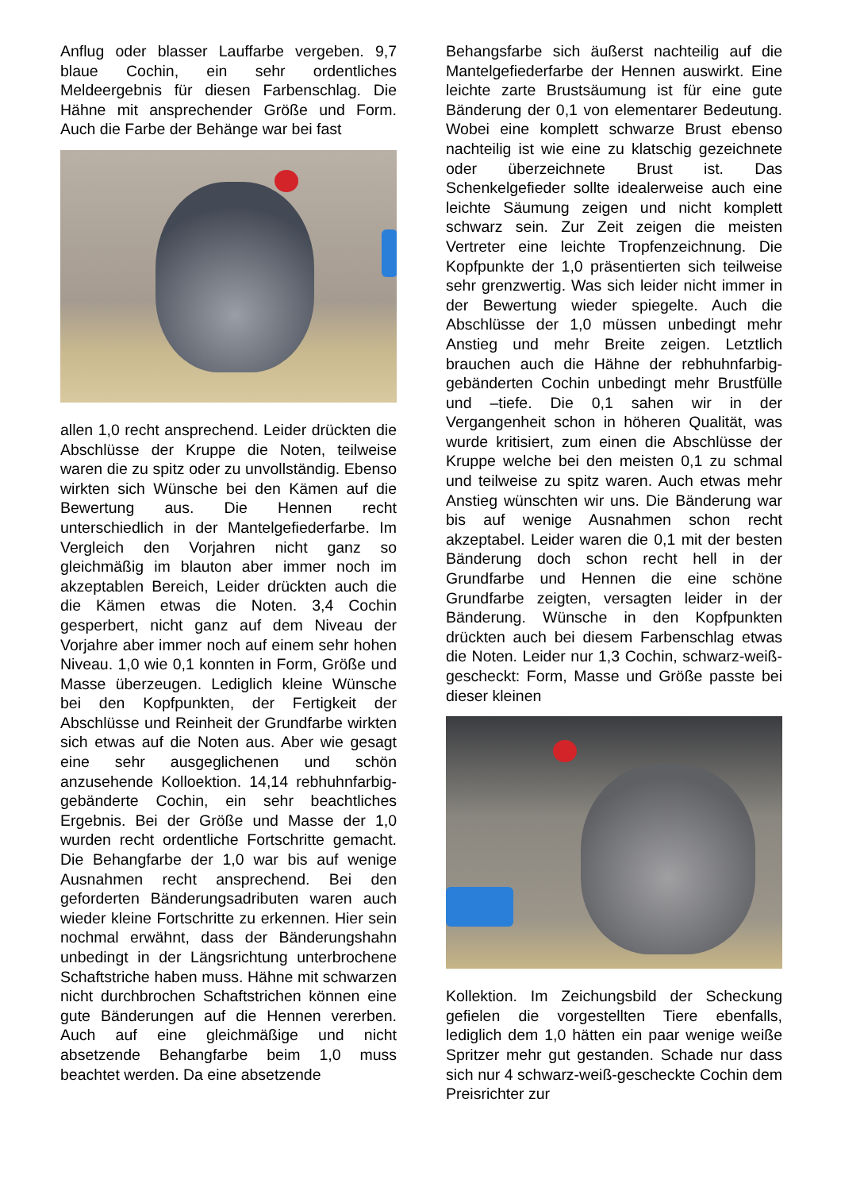Anflug oder blasser Lauffarbe vergeben. 9,7 blaue Cochin, ein sehr ordentliches Meldeergebnis für diesen Farbenschlag. Die Hähne mit ansprechender Größe und Form. Auch die Farbe der Behänge war bei fast
allen 1,0 recht ansprechend. Leider drückten die Abschlüsse der Kruppe die Noten, teilweise waren die zu spitz oder zu unvollständig. Ebenso wirkten sich Wünsche bei den Kämen auf die Bewertung aus. Die Hennen recht unterschiedlich in der Mantelgefiederfarbe. Im Vergleich den Vorjahren nicht ganz so gleichmäßig im blauton aber immer noch im akzeptablen Bereich, Leider drückten auch die die Kämen etwas die Noten. 3,4 Cochin gesperbert, nicht ganz auf dem Niveau der Vorjahre aber immer noch auf einem sehr hohen Niveau. 1,0 wie 0,1 konnten in Form, Größe und Masse überzeugen. Lediglich kleine Wünsche bei den Kopfpunkten, der Fertigkeit der Abschlüsse und Reinheit der Grundfarbe wirkten sich etwas auf die Noten aus. Aber wie gesagt eine sehr ausgeglichenen und schön anzusehende Kolloektion. 14,14 rebhuhnfarbig-gebänderte Cochin, ein sehr beachtliches Ergebnis. Bei der Größe und Masse der 1,0 wurden recht ordentliche Fortschritte gemacht. Die Behangfarbe der 1,0 war bis auf wenige Ausnahmen recht ansprechend. Bei den geforderten Bänderungsadributen waren auch wieder kleine Fortschritte zu erkennen. Hier sein nochmal erwähnt, dass der Bänderungshahn unbedingt in der Längsrichtung unterbrochene Schaftstriche haben muss. Hähne mit schwarzen nicht durchbrochen Schaftstrichen können eine gute Bänderungen auf die Hennen vererben. Auch auf eine gleichmäßige und nicht absetzende Behangfarbe beim 1,0 muss beachtet werden. Da eine absetzende
Behangsfarbe sich äußerst nachteilig auf die Mantelgefiederfarbe der Hennen auswirkt. Eine leichte zarte Brustsäumung ist für eine gute Bänderung der 0,1 von elementarer Bedeutung. Wobei eine komplett schwarze Brust ebenso nachteilig ist wie eine zu klatschig gezeichnete oder überzeichnete Brust ist. Das Schenkelgefieder sollte idealerweise auch eine leichte Säumung zeigen und nicht komplett schwarz sein. Zur Zeit zeigen die meisten Vertreter eine leichte Tropfenzeichnung. Die Kopfpunkte der 1,0 präsentierten sich teilweise sehr grenzwertig. Was sich leider nicht immer in der Bewertung wieder spiegelte. Auch die Abschlüsse der 1,0 müssen unbedingt mehr Anstieg und mehr Breite zeigen. Letztlich brauchen auch die Hähne der rebhuhnfarbig-gebänderten Cochin unbedingt mehr Brustfülle und –tiefe. Die 0,1 sahen wir in der Vergangenheit schon in höheren Qualität, was wurde kritisiert, zum einen die Abschlüsse der Kruppe welche bei den meisten 0,1 zu schmal und teilweise zu spitz waren. Auch etwas mehr Anstieg wünschten wir uns. Die Bänderung war bis auf wenige Ausnahmen schon recht akzeptabel. Leider waren die 0,1 mit der besten Bänderung doch schon recht hell in der Grundfarbe und Hennen die eine schöne Grundfarbe zeigten, versagten leider in der Bänderung. Wünsche in den Kopfpunkten drückten auch bei diesem Farbenschlag etwas die Noten. Leider nur 1,3 Cochin, schwarz-weiß-gescheckt: Form, Masse und Größe passte bei dieser kleinen
Kollektion. Im Zeichungsbild der Scheckung gefielen die vorgestellten Tiere ebenfalls, lediglich dem 1,0 hätten ein paar wenige weiße Spritzer mehr gut gestanden. Schade nur dass sich nur 4 schwarz-weiß-gescheckte Cochin dem Preisrichter zur